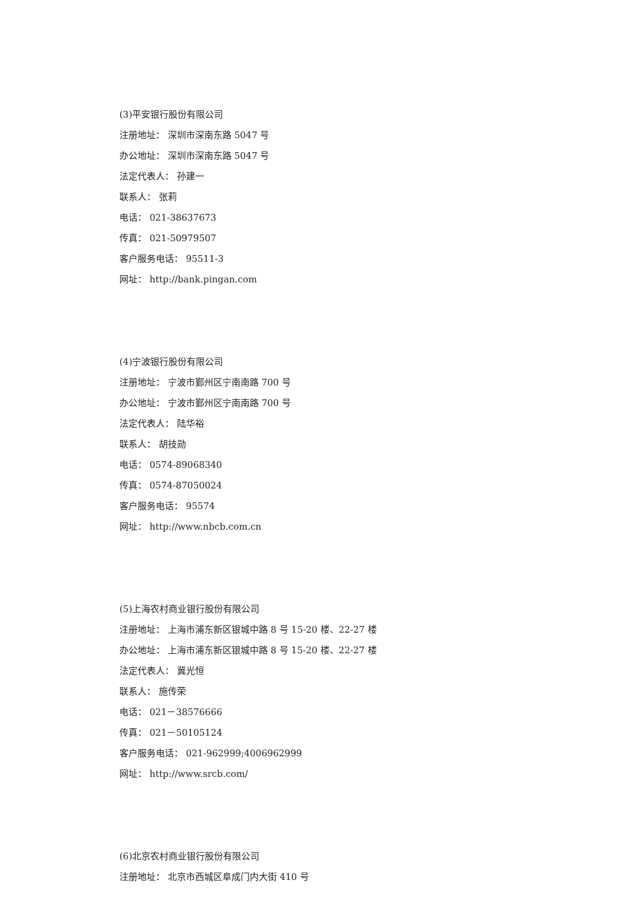(3)平安银行股份有限公司
注册地址： 深圳市深南东路 5047 号
办公地址： 深圳市深南东路 5047 号
法定代表人： 孙建一
联系人： 张莉
电话： 021-38637673
传真： 021-50979507
客户服务电话： 95511-3
网址： http://bank.pingan.com
(4)宁波银行股份有限公司
注册地址： 宁波市鄞州区宁南南路 700 号
办公地址： 宁波市鄞州区宁南南路 700 号
法定代表人： 陆华裕
联系人： 胡技勋
电话： 0574-89068340
传真： 0574-87050024
客户服务电话： 95574
网址： http://www.nbcb.com.cn
(5)上海农村商业银行股份有限公司
注册地址： 上海市浦东新区银城中路 8 号 15-20 楼、22-27 楼
办公地址： 上海市浦东新区银城中路 8 号 15-20 楼、22-27 楼
法定代表人： 冀光恒
联系人： 施传荣
电话： 021－38576666
传真： 021－50105124
客户服务电话： 021-962999;4006962999
网址： http://www.srcb.com/
(6)北京农村商业银行股份有限公司
注册地址： 北京市西城区阜成门内大街 410 号